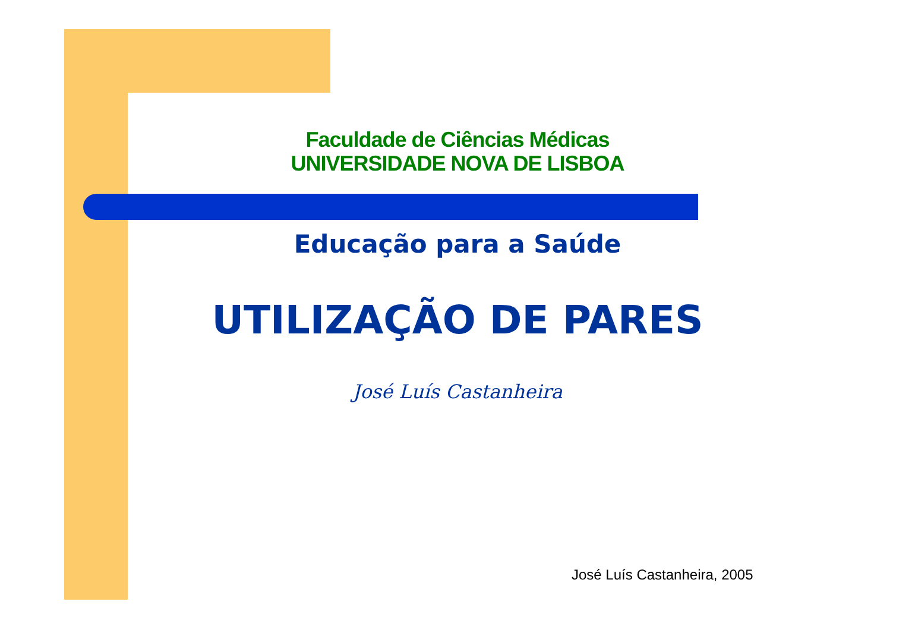Faculdade de Ciências Médicas
UNIVERSIDADE NOVA DE LISBOA
Educação para a Saúde
UTILIZAÇÃO DE PARES
José Luís Castanheira
José Luís Castanheira, 2005